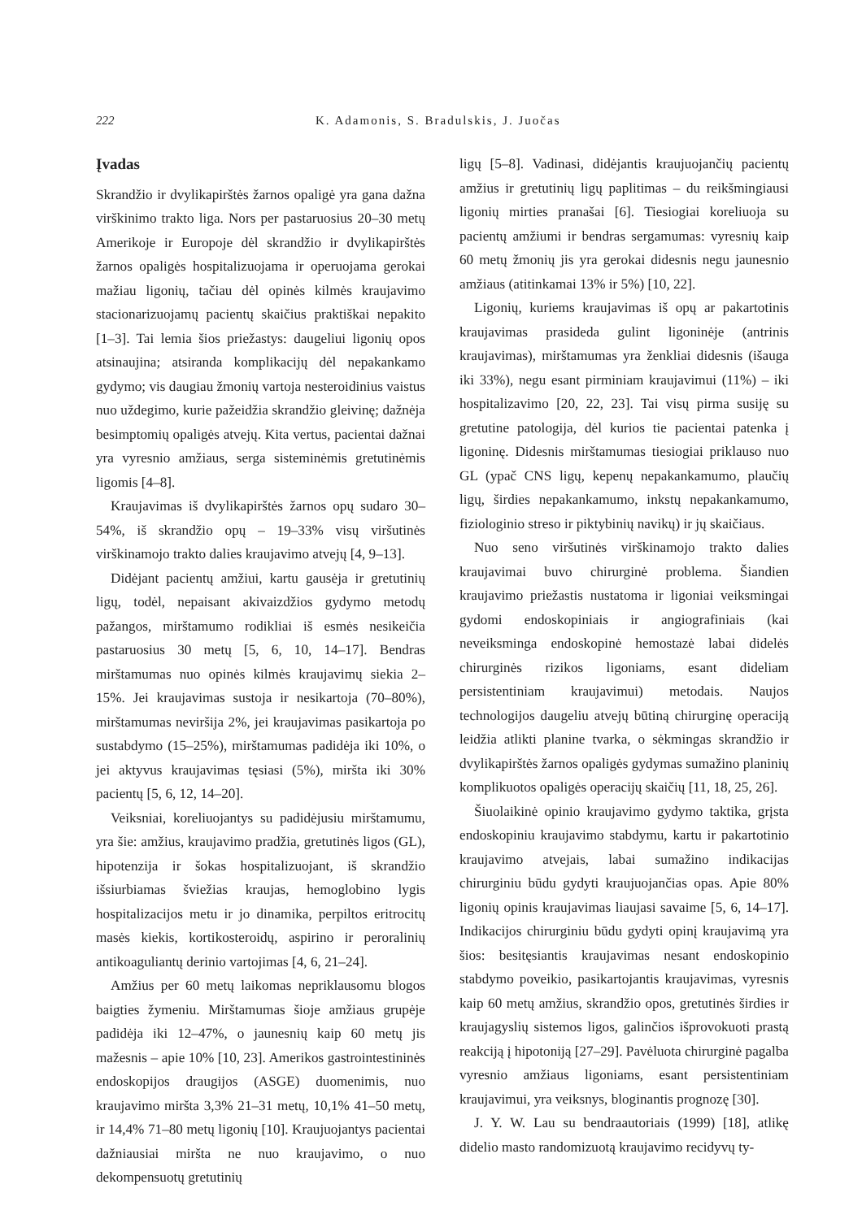222 K. Adamonis, S. Bradulskis, J. Juočas
Įvadas
Skrandžio ir dvylikapirštės žarnos opaligė yra gana dažna virškinimo trakto liga. Nors per pastaruosius 20–30 metų Amerikoje ir Europoje dėl skrandžio ir dvylikapirštės žarnos opaligės hospitalizuojama ir operuojama gerokai mažiau ligonių, tačiau dėl opinės kilmės kraujavimo stacionarizuojamų pacientų skaičius praktiškai nepakito [1–3]. Tai lemia šios priežastys: daugeliui ligonių opos atsinaujina; atsiranda komplikacijų dėl nepakankamo gydymo; vis daugiau žmonių vartoja nesteroidinius vaistus nuo uždegimo, kurie pažeidžia skrandžio gleivinę; dažnėja besimptomių opaligės atvejų. Kita vertus, pacientai dažnai yra vyresnio amžiaus, serga sisteminėmis gretutinėmis ligomis [4–8].
Kraujavimas iš dvylikapirštės žarnos opų sudaro 30–54%, iš skrandžio opų – 19–33% visų viršutinės virškinamojo trakto dalies kraujavimo atvejų [4, 9–13].
Didėjant pacientų amžiui, kartu gausėja ir gretutinių ligų, todėl, nepaisant akivaizdžios gydymo metodų pažangos, mirštamumo rodikliai iš esmės nesikeičia pastaruosius 30 metų [5, 6, 10, 14–17]. Bendras mirštamumas nuo opinės kilmės kraujavimų siekia 2–15%. Jei kraujavimas sustoja ir nesikartoja (70–80%), mirštamumas neviršija 2%, jei kraujavimas pasikartoja po sustabdymo (15–25%), mirštamumas padidėja iki 10%, o jei aktyvus kraujavimas tęsiasi (5%), miršta iki 30% pacientų [5, 6, 12, 14–20].
Veiksniai, koreliuojantys su padidėjusiu mirštamumu, yra šie: amžius, kraujavimo pradžia, gretutinės ligos (GL), hipotenzija ir šokas hospitalizuojant, iš skrandžio išsiurbiamas šviežias kraujas, hemoglobino lygis hospitalizacijos metu ir jo dinamika, perpiltos eritrocitų masės kiekis, kortikosteroidų, aspirino ir peroralinių antikoaguliantų derinio vartojimas [4, 6, 21–24].
Amžius per 60 metų laikomas nepriklausomu blogos baigties žymeniu. Mirštamumas šioje amžiaus grupėje padidėja iki 12–47%, o jaunesnių kaip 60 metų jis mažesnis – apie 10% [10, 23]. Amerikos gastrointestininės endoskopijos draugijos (ASGE) duomenimis, nuo kraujavimo miršta 3,3% 21–31 metų, 10,1% 41–50 metų, ir 14,4% 71–80 metų ligonių [10]. Kraujuojantys pacientai dažniausiai miršta ne nuo kraujavimo, o nuo dekompensuotų gretutinių
ligų [5–8]. Vadinasi, didėjantis kraujuojančių pacientų amžius ir gretutinių ligų paplitimas – du reikšmingiausi ligonių mirties pranašai [6]. Tiesiogiai koreliuoja su pacientų amžiumi ir bendras sergamumas: vyresnių kaip 60 metų žmonių jis yra gerokai didesnis negu jaunesnio amžiaus (atitinkamai 13% ir 5%) [10, 22].
Ligonių, kuriems kraujavimas iš opų ar pakartotinis kraujavimas prasideda gulint ligoninėje (antrinis kraujavimas), mirštamumas yra ženkliai didesnis (išauga iki 33%), negu esant pirminiam kraujavimui (11%) – iki hospitalizavimo [20, 22, 23]. Tai visų pirma susiję su gretutine patologija, dėl kurios tie pacientai patenka į ligoninę. Didesnis mirštamumas tiesiogiai priklauso nuo GL (ypač CNS ligų, kepenų nepakankamumo, plaučių ligų, širdies nepakankamumo, inkstų nepakankamumo, fiziologinio streso ir piktybinių navikų) ir jų skaičiaus.
Nuo seno viršutinės virškinamojo trakto dalies kraujavimai buvo chirurginė problema. Šiandien kraujavimo priežastis nustatoma ir ligoniai veiksmingai gydomi endoskopiniais ir angiografiniais (kai neveiksminga endoskopinė hemostazė labai didelės chirurginės rizikos ligoniams, esant dideliam persistentiniam kraujavimui) metodais. Naujos technologijos daugeliu atvejų būtiną chirurginę operaciją leidžia atlikti planine tvarka, o sėkmingas skrandžio ir dvylikapirštės žarnos opaligės gydymas sumažino planinių komplikuotos opaligės operacijų skaičių [11, 18, 25, 26].
Šiuolaikinė opinio kraujavimo gydymo taktika, grįsta endoskopiniu kraujavimo stabdymu, kartu ir pakartotinio kraujavimo atvejais, labai sumažino indikacijas chirurginiu būdu gydyti kraujuojančias opas. Apie 80% ligonių opinis kraujavimas liaujasi savaime [5, 6, 14–17]. Indikacijos chirurginiu būdu gydyti opinį kraujavimą yra šios: besitęsiantis kraujavimas nesant endoskopinio stabdymo poveikio, pasikartojantis kraujavimas, vyresnis kaip 60 metų amžius, skrandžio opos, gretutinės širdies ir kraujagyslių sistemos ligos, galinčios išprovokuoti prastą reakciją į hipotoniją [27–29]. Pavėluota chirurginė pagalba vyresnio amžiaus ligoniams, esant persistentiniam kraujavimui, yra veiksnys, bloginantis prognozę [30].
J. Y. W. Lau su bendraautoriais (1999) [18], atlikę didelio masto randomizuotą kraujavimo recidyvų ty-